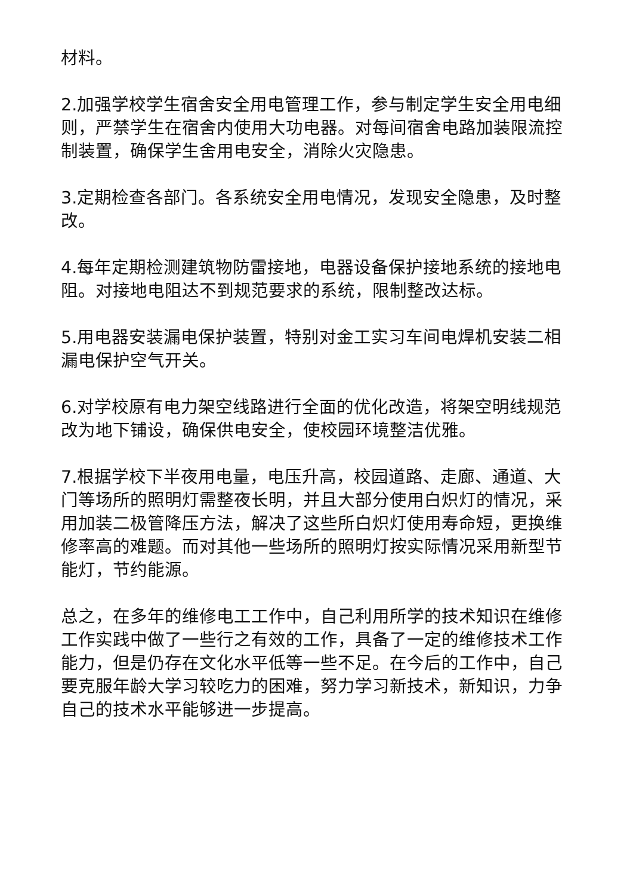材料。
2.加强学校学生宿舍安全用电管理工作，参与制定学生安全用电细则，严禁学生在宿舍内使用大功电器。对每间宿舍电路加装限流控制装置，确保学生舍用电安全，消除火灾隐患。
3.定期检查各部门。各系统安全用电情况，发现安全隐患，及时整改。
4.每年定期检测建筑物防雷接地，电器设备保护接地系统的接地电阻。对接地电阻达不到规范要求的系统，限制整改达标。
5.用电器安装漏电保护装置，特别对金工实习车间电焊机安装二相漏电保护空气开关。
6.对学校原有电力架空线路进行全面的优化改造，将架空明线规范改为地下铺设，确保供电安全，使校园环境整洁优雅。
7.根据学校下半夜用电量，电压升高，校园道路、走廊、通道、大门等场所的照明灯需整夜长明，并且大部分使用白炽灯的情况，采用加装二极管降压方法，解决了这些所白炽灯使用寿命短，更换维修率高的难题。而对其他一些场所的照明灯按实际情况采用新型节能灯，节约能源。
总之，在多年的维修电工工作中，自己利用所学的技术知识在维修工作实践中做了一些行之有效的工作，具备了一定的维修技术工作能力，但是仍存在文化水平低等一些不足。在今后的工作中，自己要克服年龄大学习较吃力的困难，努力学习新技术，新知识，力争自己的技术水平能够进一步提高。